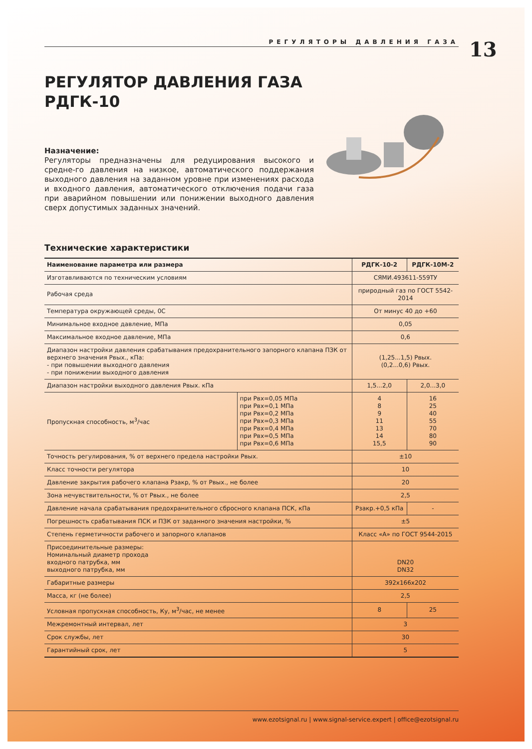РЕГУЛЯТОРЫ ДАВЛЕНИЯ ГАЗА 13
РЕГУЛЯТОР ДАВЛЕНИЯ ГАЗА
РДГК-10
Назначение:
Регуляторы предназначены для редуцирования высокого и средне-го давления на низкое, автоматического поддержания выходного давления на заданном уровне при изменениях расхода и входного давления, автоматического отключения подачи газа при аварийном повышении или понижении выходного давления сверх допустимых заданных значений.
Технические характеристики
| Наименование параметра или размера | | РДГК-10-2 | РДГК-10М-2 |
| --- | --- | --- | --- |
| Изготавливаются по техническим условиям | | СЯМИ.493611-559ТУ | |
| Рабочая среда | | природный газ по ГОСТ 5542-2014 | |
| Температура окружающей среды, 0С | | От минус 40 до +60 | |
| Минимальное входное давление, МПа | | 0,05 | |
| Максимальное входное давление, МПа | | 0,6 | |
| Диапазон настройки давления срабатывания предохранительного запорного клапана ПЗК от верхнего значения Рвых., кПа: - при повышении выходного давления - при понижении выходного давления | | (1,25...1,5) Рвых. (0,2...0,6) Рвых. | |
| Диапазон настройки выходного давления Рвых. кПа | | 1,5...2,0 | 2,0...3,0 |
| Пропускная способность, м<sup>3</sup>/час | при Рвх=0,05 МПа при Рвх=0,1 МПа при Рвх=0,2 МПа при Рвх=0,3 МПа при Рвх=0,4 МПа при Рвх=0,5 МПа при Рвх=0,6 МПа | 4 8 9 11 13 14 15,5 | 16 25 40 55 70 80 90 |
| Точность регулирования, % от верхнего предела настройки Рвых. | | ±10 | |
| Класс точности регулятора | | 10 | |
| Давление закрытия рабочего клапана Рзакр, % от Рвых., не более | | 20 | |
| Зона нечувствительности, % от Рвых., не более | | 2,5 | |
| Давление начала срабатывания предохранительного сбросного клапана ПСК, кПа | | Рзакр.+0,5 кПа | - |
| Погрешность срабатывания ПСК и ПЗК от заданного значения настройки, % | | ±5 | |
| Степень герметичности рабочего и запорного клапанов | | Класс «А» по ГОСТ 9544-2015 | |
| Присоединительные размеры: Номинальный диаметр прохода входного патрубка, мм выходного патрубка, мм | | DN20 DN32 | |
| Габаритные размеры | | 392x166x202 | |
| Масса, кг (не более) | | 2,5 | |
| Условная пропускная способность, Ку, м<sup>3</sup>/час, не менее | | 8 | 25 |
| Межремонтный интервал, лет | | 3 | |
| Срок службы, лет | | 30 | |
| Гарантийный срок, лет | | 5 | |
www.ezotsignal.ru | www.signal-service.expert | office@ezotsignal.ru